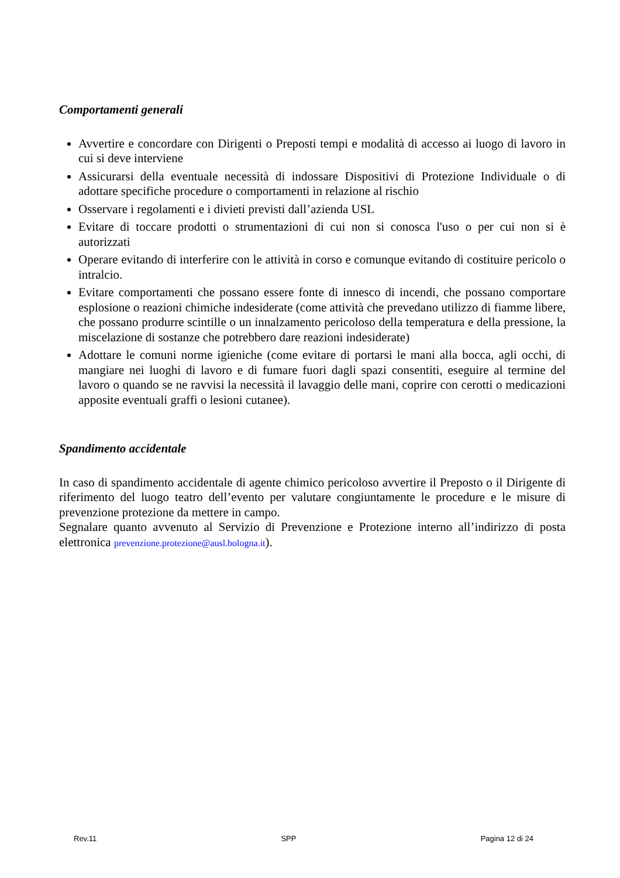Comportamenti generali
Avvertire e concordare con Dirigenti o Preposti tempi e modalità di accesso ai luogo di lavoro in cui si deve interviene
Assicurarsi della eventuale necessità di indossare Dispositivi di Protezione Individuale o di adottare specifiche procedure o comportamenti in relazione al rischio
Osservare i regolamenti e i divieti previsti dall’azienda USL
Evitare di toccare prodotti o strumentazioni di cui non si conosca l'uso o per cui non si è autorizzati
Operare evitando di interferire con le attività in corso e comunque evitando di costituire pericolo o intralcio.
Evitare comportamenti che possano essere fonte di innesco di incendi, che possano comportare esplosione o reazioni chimiche indesiderate (come attività che prevedano utilizzo di fiamme libere, che possano produrre scintille o un innalzamento pericoloso della temperatura e della pressione, la miscelazione di sostanze che potrebbero dare reazioni indesiderate)
Adottare le comuni norme igieniche (come evitare di portarsi le mani alla bocca, agli occhi, di mangiare nei luoghi di lavoro e di fumare fuori dagli spazi consentiti, eseguire al termine del lavoro o quando se ne ravvisi la necessità il lavaggio delle mani, coprire con cerotti o medicazioni apposite eventuali graffi o lesioni cutanee).
Spandimento accidentale
In caso di spandimento accidentale di agente chimico pericoloso avvertire il Preposto o il Dirigente di riferimento del luogo teatro dell’evento per valutare congiuntamente le procedure e le misure di prevenzione protezione da mettere in campo.
Segnalare quanto avvenuto al Servizio di Prevenzione e Protezione interno all’indirizzo di posta elettronica prevenzione.protezione@ausl.bologna.it).
Rev.11 SPP Pagina 12 di 24